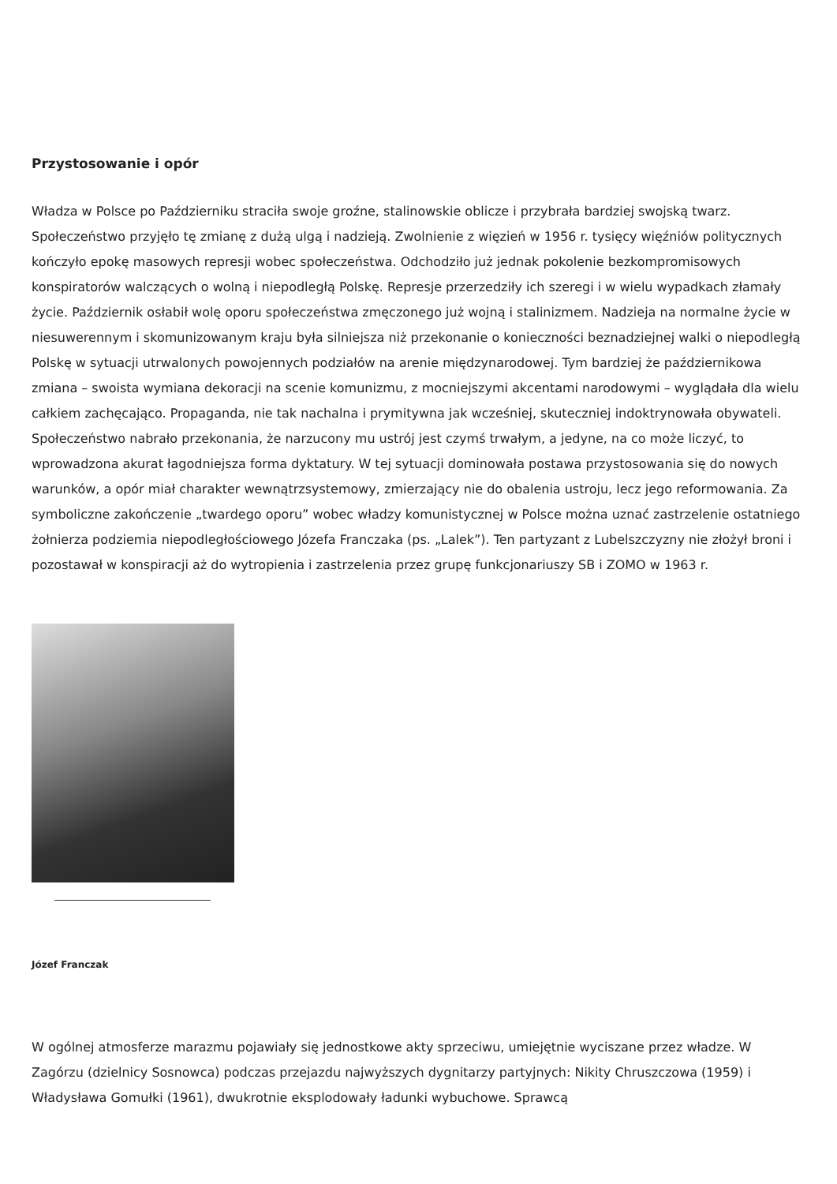Przystosowanie i opór
Władza w Polsce po Październiku straciła swoje groźne, stalinowskie oblicze i przybrała bardziej swojską twarz. Społeczeństwo przyjęło tę zmianę z dużą ulgą i nadzieją. Zwolnienie z więzień w 1956 r. tysięcy więźniów politycznych kończyło epokę masowych represji wobec społeczeństwa. Odchodziło już jednak pokolenie bezkompromisowych konspiratorów walczących o wolną i niepodległą Polskę. Represje przerzedziły ich szeregi i w wielu wypadkach złamały życie. Październik osłabił wolę oporu społeczeństwa zmęczonego już wojną i stalinizmem. Nadzieja na normalne życie w niesuwerennym i skomunizowanym kraju była silniejsza niż przekonanie o konieczności beznadziejnej walki o niepodległą Polskę w sytuacji utrwalonych powojennych podziałów na arenie międzynarodowej. Tym bardziej że październikowa zmiana – swoista wymiana dekoracji na scenie komunizmu, z mocniejszymi akcentami narodowymi – wyglądała dla wielu całkiem zachęcająco. Propaganda, nie tak nachalna i prymitywna jak wcześniej, skuteczniej indoktrynowała obywateli. Społeczeństwo nabrało przekonania, że narzucony mu ustrój jest czymś trwałym, a jedyne, na co może liczyć, to wprowadzona akurat łagodniejsza forma dyktatury. W tej sytuacji dominowała postawa przystosowania się do nowych warunków, a opór miał charakter wewnątrzsystemowy, zmierzający nie do obalenia ustroju, lecz jego reformowania. Za symboliczne zakończenie „twardego oporu” wobec władzy komunistycznej w Polsce można uznać zastrzelenie ostatniego żołnierza podziemia niepodległościowego Józefa Franczaka (ps. „Lalek”). Ten partyzant z Lubelszczyzny nie złożył broni i pozostawał w konspiracji aż do wytropienia i zastrzelenia przez grupę funkcjonariuszy SB i ZOMO w 1963 r.
Józef Franczak
W ogólnej atmosferze marazmu pojawiały się jednostkowe akty sprzeciwu, umiejętnie wyciszane przez władze. W Zagórzu (dzielnicy Sosnowca) podczas przejazdu najwyższych dygnitarzy partyjnych: Nikity Chruszczowa (1959) i Władysława Gomułki (1961), dwukrotnie eksplodowały ładunki wybuchowe. Sprawcą